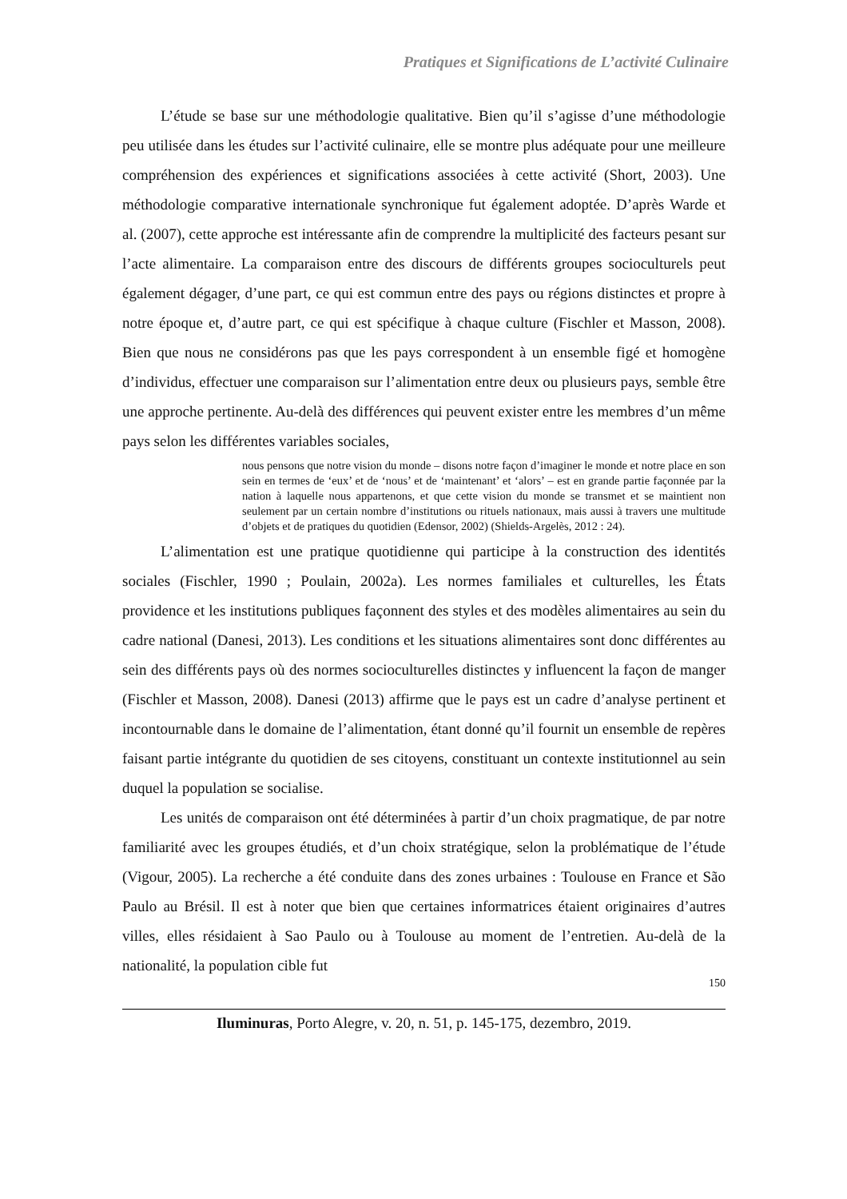Pratiques et Significations de L’activité Culinaire
L’étude se base sur une méthodologie qualitative. Bien qu’il s’agisse d’une méthodologie peu utilisée dans les études sur l’activité culinaire, elle se montre plus adéquate pour une meilleure compréhension des expériences et significations associées à cette activité (Short, 2003). Une méthodologie comparative internationale synchronique fut également adoptée. D’après Warde et al. (2007), cette approche est intéressante afin de comprendre la multiplicité des facteurs pesant sur l’acte alimentaire. La comparaison entre des discours de différents groupes socioculturels peut également dégager, d’une part, ce qui est commun entre des pays ou régions distinctes et propre à notre époque et, d’autre part, ce qui est spécifique à chaque culture (Fischler et Masson, 2008). Bien que nous ne considérons pas que les pays correspondent à un ensemble figé et homogène d’individus, effectuer une comparaison sur l’alimentation entre deux ou plusieurs pays, semble être une approche pertinente. Au-delà des différences qui peuvent exister entre les membres d’un même pays selon les différentes variables sociales,
nous pensons que notre vision du monde – disons notre façon d’imaginer le monde et notre place en son sein en termes de ‘eux’ et de ‘nous’ et de ‘maintenant’ et ‘alors’ – est en grande partie façonnée par la nation à laquelle nous appartenons, et que cette vision du monde se transmet et se maintient non seulement par un certain nombre d’institutions ou rituels nationaux, mais aussi à travers une multitude d’objets et de pratiques du quotidien (Edensor, 2002) (Shields-Argelès, 2012 : 24).
L’alimentation est une pratique quotidienne qui participe à la construction des identités sociales (Fischler, 1990 ; Poulain, 2002a). Les normes familiales et culturelles, les États providence et les institutions publiques façonnent des styles et des modèles alimentaires au sein du cadre national (Danesi, 2013). Les conditions et les situations alimentaires sont donc différentes au sein des différents pays où des normes socioculturelles distinctes y influencent la façon de manger (Fischler et Masson, 2008). Danesi (2013) affirme que le pays est un cadre d’analyse pertinent et incontournable dans le domaine de l’alimentation, étant donné qu’il fournit un ensemble de repères faisant partie intégrante du quotidien de ses citoyens, constituant un contexte institutionnel au sein duquel la population se socialise.
Les unités de comparaison ont été déterminées à partir d’un choix pragmatique, de par notre familiarité avec les groupes étudiés, et d’un choix stratégique, selon la problématique de l’étude (Vigour, 2005). La recherche a été conduite dans des zones urbaines : Toulouse en France et São Paulo au Brésil. Il est à noter que bien que certaines informatrices étaient originaires d’autres villes, elles résidaient à Sao Paulo ou à Toulouse au moment de l’entretien. Au-delà de la nationalité, la population cible fut
150
Iluminuras, Porto Alegre, v. 20, n. 51, p. 145-175, dezembro, 2019.